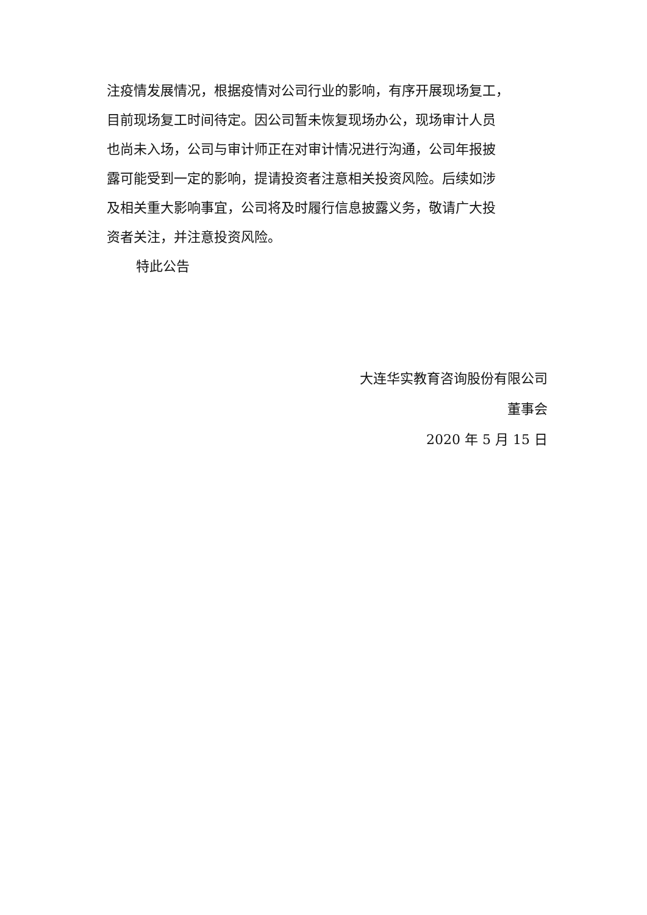注疫情发展情况，根据疫情对公司行业的影响，有序开展现场复工，
目前现场复工时间待定。因公司暂未恢复现场办公，现场审计人员
也尚未入场，公司与审计师正在对审计情况进行沟通，公司年报披
露可能受到一定的影响，提请投资者注意相关投资风险。后续如涉
及相关重大影响事宜，公司将及时履行信息披露义务，敬请广大投
资者关注，并注意投资风险。
特此公告
大连华实教育咨询股份有限公司
董事会
2020 年 5 月 15 日